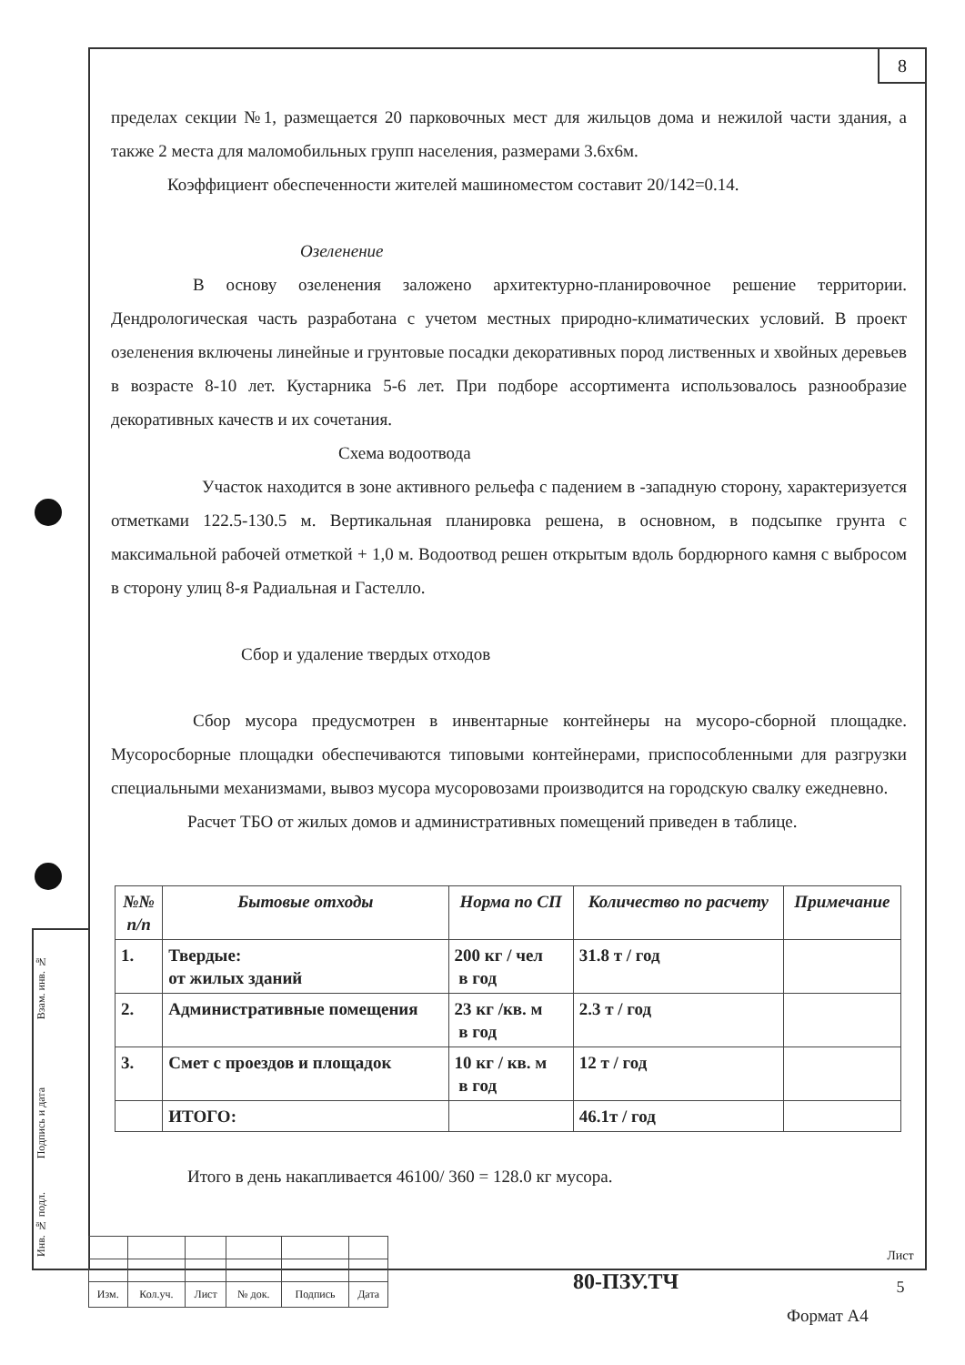8
пределах секции №1, размещается 20 парковочных мест для жильцов дома и нежилой части здания, а также 2 места для маломобильных групп населения, размерами 3.6х6м.
Коэффициент обеспеченности жителей машиноместом составит 20/142=0.14.
Озеленение
В основу озеленения заложено архитектурно-планировочное решение территории. Дендрологическая часть разработана с учетом местных природно-климатических условий. В проект озеленения включены линейные и грунтовые посадки декоративных пород лиственных и хвойных деревьев в возрасте 8-10 лет. Кустарника 5-6 лет. При подборе ассортимента использовалось разнообразие декоративных качеств и их сочетания.
Схема водоотвода
Участок находится в зоне активного рельефа с падением в -западную сторону, характеризуется отметками 122.5-130.5 м. Вертикальная планировка решена, в основном, в подсыпке грунта с максимальной рабочей отметкой + 1,0 м. Водоотвод решен открытым вдоль бордюрного камня с выбросом в сторону улиц 8-я Радиальная и Гастелло.
Сбор и удаление твердых отходов
Сбор мусора предусмотрен в инвентарные контейнеры на мусоро-сборной площадке. Мусоросборные площадки обеспечиваются типовыми контейнерами, приспособленными для разгрузки специальными механизмами, вывоз мусора мусоровозами производится на городскую свалку ежедневно.
Расчет ТБО от жилых домов и административных помещений приведен в таблице.
| №№ п/п | Бытовые отходы | Норма по СП | Количество по расчету | Примечание |
| --- | --- | --- | --- | --- |
| 1. | Твердые: от жилых зданий | 200 кг / чел в год | 31.8 т / год | |
| 2. | Административные помещения | 23 кг /кв. м в год | 2.3 т / год | |
| 3. | Смет с проездов и площадок | 10 кг / кв. м в год | 12 т / год | |
| | ИТОГО: | | 46.1т / год | |
Итого в день накапливается 46100/ 360 = 128.0 кг мусора.
Взам. инв. №
Подпись и дата
Инв. № подл.
| Изм. | Кол.уч. | Лист | № док. | Подпись | Дата |
80-ПЗУ.ТЧ
Лист
5
Формат А4